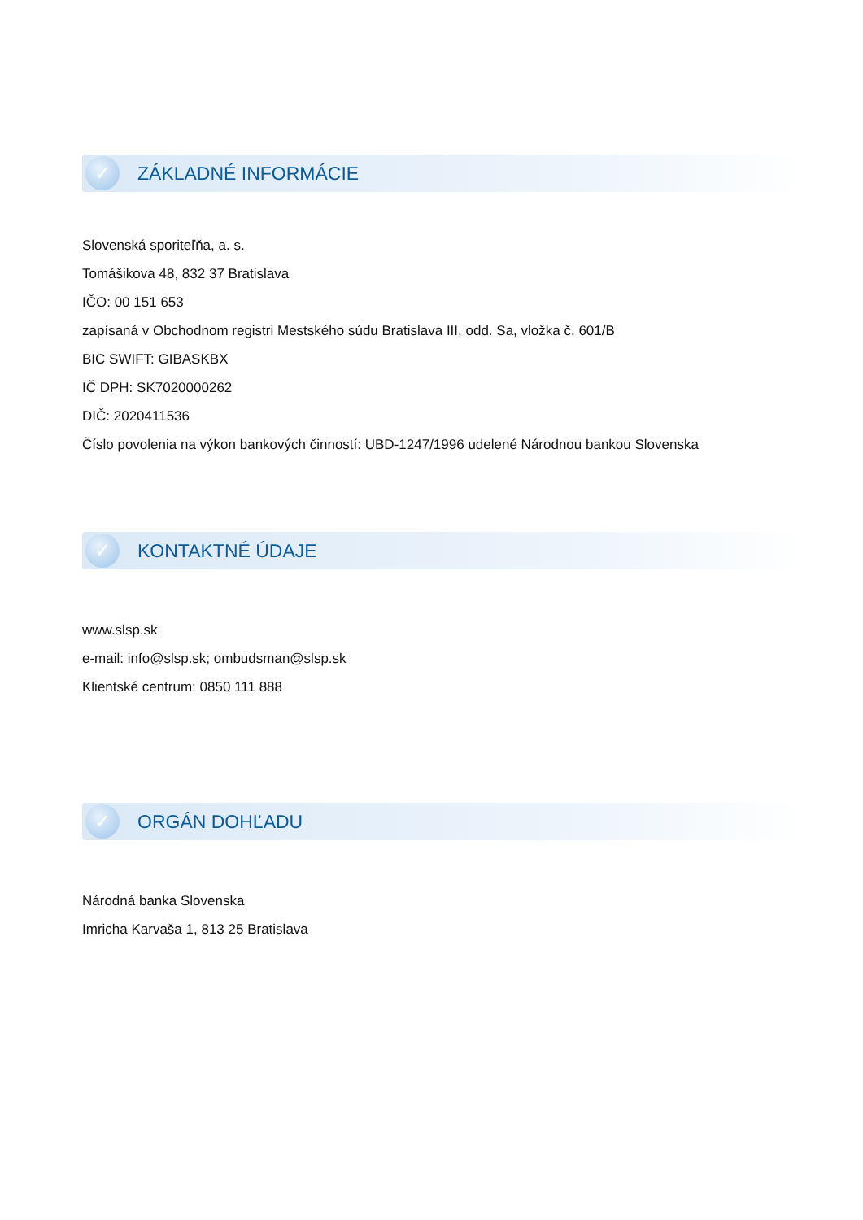✓
ZÁKLADNÉ INFORMÁCIE
Slovenská sporiteľňa, a. s.
Tomášikova 48, 832 37 Bratislava
IČO: 00 151 653
zapísaná v Obchodnom registri Mestského súdu Bratislava III, odd. Sa, vložka č. 601/B
BIC SWIFT: GIBASKBX
IČ DPH: SK7020000262
DIČ: 2020411536
Číslo povolenia na výkon bankových činností: UBD-1247/1996 udelené Národnou bankou Slovenska
✓
KONTAKTNÉ ÚDAJE
www.slsp.sk
e-mail: info@slsp.sk; ombudsman@slsp.sk
Klientské centrum: 0850 111 888
✓
ORGÁN DOHĽADU
Národná banka Slovenska
Imricha Karvaša 1, 813 25 Bratislava